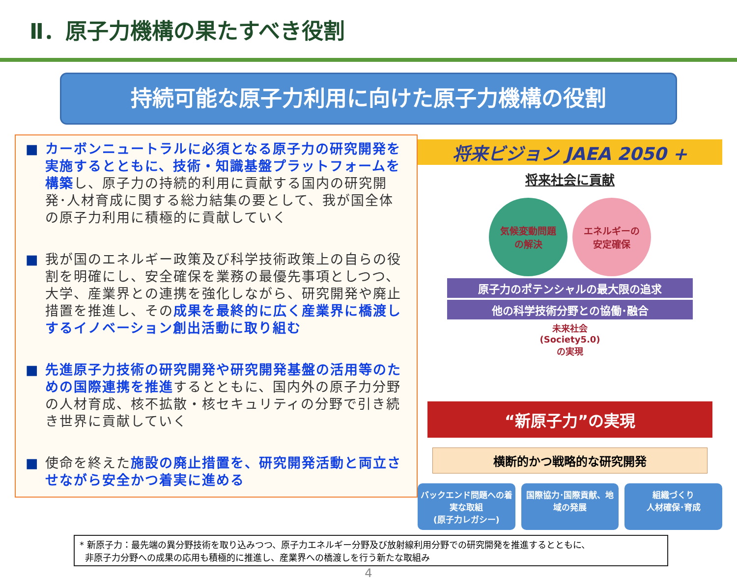Ⅱ．原子力機構の果たすべき役割
持続可能な原子力利用に向けた原子力機構の役割
■ カーボンニュートラルに必須となる原子力の研究開発を実施するとともに、技術・知識基盤プラットフォームを構築し、原子力の持続的利用に貢献する国内の研究開発･人材育成に関する総力結集の要として、我が国全体の原子力利用に積極的に貢献していく
■ 我が国のエネルギー政策及び科学技術政策上の自らの役割を明確にし、安全確保を業務の最優先事項としつつ、大学、産業界との連携を強化しながら、研究開発や廃止措置を推進し、その成果を最終的に広く産業界に橋渡しするイノベーション創出活動に取り組む
■ 先進原子力技術の研究開発や研究開発基盤の活用等のための国際連携を推進するとともに、国内外の原子力分野の人材育成、核不拡散・核セキュリティの分野で引き続き世界に貢献していく
■ 使命を終えた施設の廃止措置を、研究開発活動と両立させながら安全かつ着実に進める
将来ビジョン JAEA 2050 +
将来社会に貢献
気候変動問題
の解決
エネルギーの
安定確保
原子力のポテンシャルの最大限の追求
他の科学技術分野との協働･融合
未来社会
(Society5.0)
の実現
“新原子力”の実現
横断的かつ戦略的な研究開発
バックエンド問題への着実な取組
(原子力レガシー)
国際協力･国際貢献、地域の発展 組織づくり
人材確保･育成
* 新原子力：最先端の異分野技術を取り込みつつ、原子力エネルギー分野及び放射線利用分野での研究開発を推進するとともに、
非原子力分野への成果の応用も積極的に推進し、産業界への橋渡しを行う新たな取組み
4